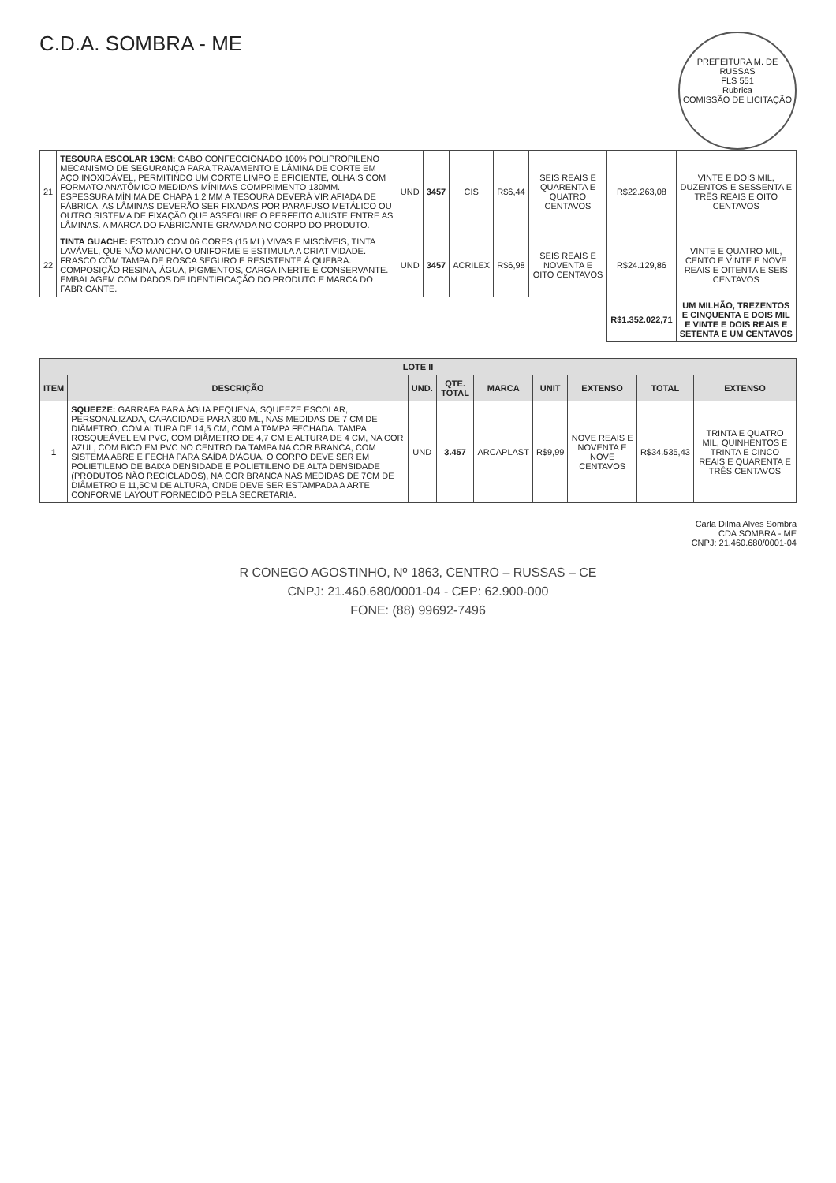PREFEITURA M. DE RUSSAS
FLS 551
Rubrica
COMISSÃO DE LICITAÇÃO
C.D.A. SOMBRA - ME
| 21 | TESOURA ESCOLAR 13CM: CABO CONFECCIONADO 100% POLIPROPILENO MECANISMO DE SEGURANÇA PARA TRAVAMENTO E LÂMINA DE CORTE EM AÇO INOXIDÁVEL, PERMITINDO UM CORTE LIMPO E EFICIENTE, OLHAIS COM FORMATO ANATÔMICO MEDIDAS MÍNIMAS COMPRIMENTO 130MM. ESPESSURA MÍNIMA DE CHAPA 1,2 MM A TESOURA DEVERÁ VIR AFIADA DE FÁBRICA. AS LÂMINAS DEVERÃO SER FIXADAS POR PARAFUSO METÁLICO OU OUTRO SISTEMA DE FIXAÇÃO QUE ASSEGURE O PERFEITO AJUSTE ENTRE AS LÂMINAS. A MARCA DO FABRICANTE GRAVADA NO CORPO DO PRODUTO. | UND | 3457 | CIS | R$6,44 | SEIS REAIS E QUARENTA E QUATRO CENTAVOS | R$22.263,08 | VINTE E DOIS MIL, DUZENTOS E SESSENTA E TRÊS REAIS E OITO CENTAVOS |
| 22 | TINTA GUACHE: ESTOJO COM 06 CORES (15 ML) VIVAS E MISCÍVEIS, TINTA LAVÁVEL, QUE NÃO MANCHA O UNIFORME E ESTIMULA A CRIATIVIDADE. FRASCO COM TAMPA DE ROSCA SEGURO E RESISTENTE À QUEBRA. COMPOSIÇÃO RESINA, ÁGUA, PIGMENTOS, CARGA INERTE E CONSERVANTE. EMBALAGEM COM DADOS DE IDENTIFICAÇÃO DO PRODUTO E MARCA DO FABRICANTE. | UND | 3457 | ACRILEX | R$6,98 | SEIS REAIS E NOVENTA E OITO CENTAVOS | R$24.129,86 | VINTE E QUATRO MIL, CENTO E VINTE E NOVE REAIS E OITENTA E SEIS CENTAVOS |
| | | | | | | | R$1.352.022,71 | UM MILHÃO, TREZENTOS E CINQUENTA E DOIS MIL E VINTE E DOIS REAIS E SETENTA E UM CENTAVOS |
| LOTE II | | | | | | | | |
| --- | --- | --- | --- | --- | --- | --- | --- | --- |
| ITEM | DESCRIÇÃO | UND. | QTE. TOTAL | MARCA | UNIT | EXTENSO | TOTAL | EXTENSO |
| 1 | SQUEEZE: GARRAFA PARA ÁGUA PEQUENA, SQUEEZE ESCOLAR, PERSONALIZADA, CAPACIDADE PARA 300 ML, NAS MEDIDAS DE 7 CM DE DIÂMETRO, COM ALTURA DE 14,5 CM, COM A TAMPA FECHADA. TAMPA ROSQUEÁVEL EM PVC, COM DIÂMETRO DE 4,7 CM E ALTURA DE 4 CM, NA COR AZUL, COM BICO EM PVC NO CENTRO DA TAMPA NA COR BRANCA, COM SISTEMA ABRE E FECHA PARA SAÍDA D'ÁGUA. O CORPO DEVE SER EM POLIETILENO DE BAIXA DENSIDADE E POLIETILENO DE ALTA DENSIDADE (PRODUTOS NÃO RECICLADOS), NA COR BRANCA NAS MEDIDAS DE 7CM DE DIÂMETRO E 11,5CM DE ALTURA, ONDE DEVE SER ESTAMPADA A ARTE CONFORME LAYOUT FORNECIDO PELA SECRETARIA. | UND | 3.457 | ARCAPLAST | R$9,99 | NOVE REAIS E NOVENTA E NOVE CENTAVOS | R$34.535,43 | TRINTA E QUATRO MIL, QUINHENTOS E TRINTA E CINCO REAIS E QUARENTA E TRÊS CENTAVOS |
Carla Dilma Alves Sombra
CDA SOMBRA - ME
CNPJ: 21.460.680/0001-04
R CONEGO AGOSTINHO, Nº 1863, CENTRO – RUSSAS – CE
CNPJ: 21.460.680/0001-04 - CEP: 62.900-000
FONE: (88) 99692-7496